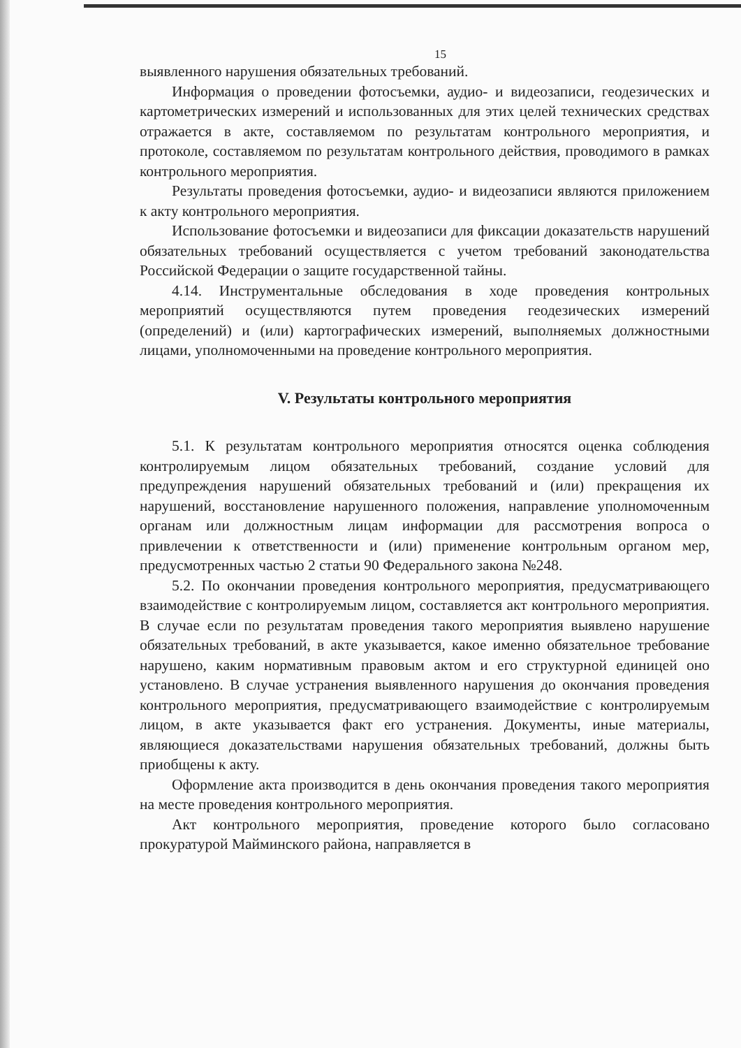15
выявленного нарушения обязательных требований.
Информация о проведении фотосъемки, аудио- и видеозаписи, геодезических и картометрических измерений и использованных для этих целей технических средствах отражается в акте, составляемом по результатам контрольного мероприятия, и протоколе, составляемом по результатам контрольного действия, проводимого в рамках контрольного мероприятия.
Результаты проведения фотосъемки, аудио- и видеозаписи являются приложением к акту контрольного мероприятия.
Использование фотосъемки и видеозаписи для фиксации доказательств нарушений обязательных требований осуществляется с учетом требований законодательства Российской Федерации о защите государственной тайны.
4.14. Инструментальные обследования в ходе проведения контрольных мероприятий осуществляются путем проведения геодезических измерений (определений) и (или) картографических измерений, выполняемых должностными лицами, уполномоченными на проведение контрольного мероприятия.
V. Результаты контрольного мероприятия
5.1. К результатам контрольного мероприятия относятся оценка соблюдения контролируемым лицом обязательных требований, создание условий для предупреждения нарушений обязательных требований и (или) прекращения их нарушений, восстановление нарушенного положения, направление уполномоченным органам или должностным лицам информации для рассмотрения вопроса о привлечении к ответственности и (или) применение контрольным органом мер, предусмотренных частью 2 статьи 90 Федерального закона №248.
5.2. По окончании проведения контрольного мероприятия, предусматривающего взаимодействие с контролируемым лицом, составляется акт контрольного мероприятия. В случае если по результатам проведения такого мероприятия выявлено нарушение обязательных требований, в акте указывается, какое именно обязательное требование нарушено, каким нормативным правовым актом и его структурной единицей оно установлено. В случае устранения выявленного нарушения до окончания проведения контрольного мероприятия, предусматривающего взаимодействие с контролируемым лицом, в акте указывается факт его устранения. Документы, иные материалы, являющиеся доказательствами нарушения обязательных требований, должны быть приобщены к акту.
Оформление акта производится в день окончания проведения такого мероприятия на месте проведения контрольного мероприятия.
Акт контрольного мероприятия, проведение которого было согласовано прокуратурой Майминского района, направляется в